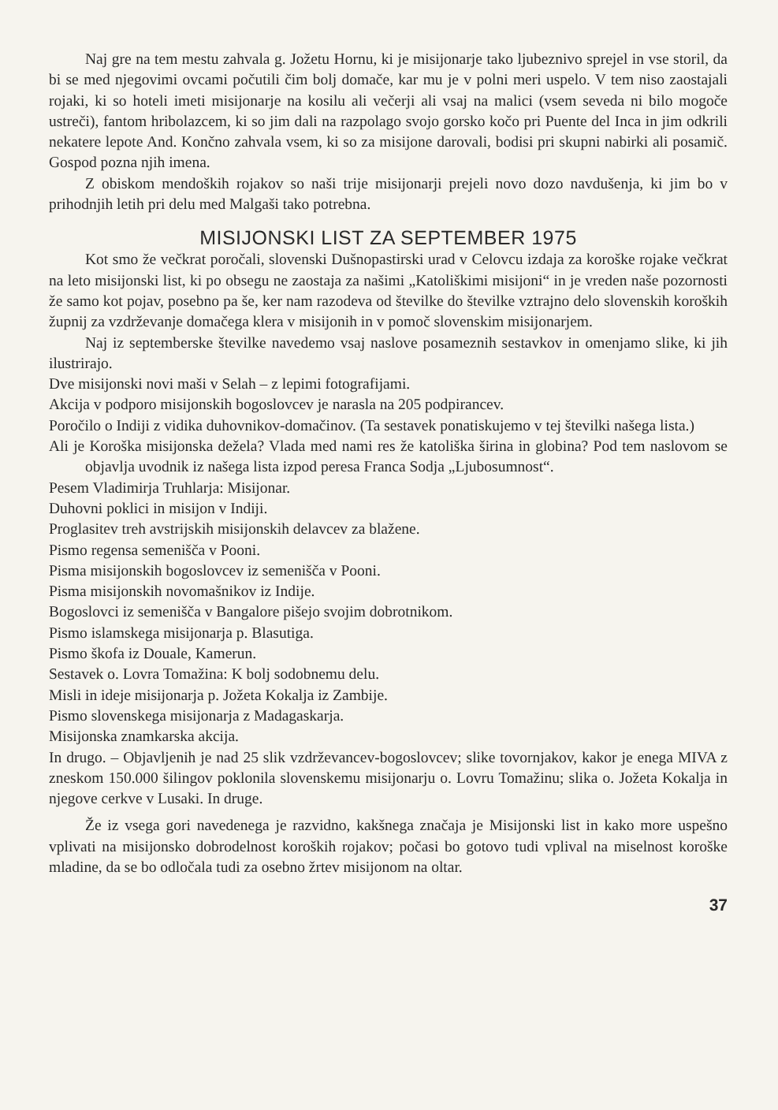Naj gre na tem mestu zahvala g. Jožetu Hornu, ki je misijonarje tako ljubeznivo sprejel in vse storil, da bi se med njegovimi ovcami počutili čim bolj domače, kar mu je v polni meri uspelo. V tem niso zaostajali rojaki, ki so hoteli imeti misijonarje na kosilu ali večerji ali vsaj na malici (vsem seveda ni bilo mogoče ustreči), fantom hribolazcem, ki so jim dali na razpolago svojo gorsko kočo pri Puente del Inca in jim odkrili nekatere lepote And. Končno zahvala vsem, ki so za misijone darovali, bodisi pri skupni nabirki ali posamič. Gospod pozna njih imena.
Z obiskom mendoških rojakov so naši trije misijonarji prejeli novo dozo navdušenja, ki jim bo v prihodnjih letih pri delu med Malgaši tako potrebna.
MISIJONSKI LIST ZA SEPTEMBER 1975
Kot smo že večkrat poročali, slovenski Dušnopastirski urad v Celovcu izdaja za koroške rojake večkrat na leto misijonski list, ki po obsegu ne zaostaja za našimi „Katoliškimi misijoni“ in je vreden naše pozornosti že samo kot pojav, posebno pa še, ker nam razodeva od številke do številke vztrajno delo slovenskih koroških župnij za vzdrževanje domačega klera v misijonih in v pomoč slovenskim misijonarjem.
Naj iz septemberske številke navedemo vsaj naslove posameznih sestavkov in omenjamo slike, ki jih ilustrirajo.
Dve misijonski novi maši v Selah – z lepimi fotografijami.
Akcija v podporo misijonskih bogoslovcev je narasla na 205 podpirancev.
Poročilo o Indiji z vidika duhovnikov-domačinov. (Ta sestavek ponatiskujemo v tej številki našega lista.)
Ali je Koroška misijonska dežela? Vlada med nami res že katoliška širina in globina? Pod tem naslovom se objavlja uvodnik iz našega lista izpod peresa Franca Sodja „Ljubosumnost“.
Pesem Vladimirja Truhlarja: Misijonar.
Duhovni poklici in misijon v Indiji.
Proglasitev treh avstrijskih misijonskih delavcev za blažene.
Pismo regensa semenišča v Pooni.
Pisma misijonskih bogoslovcev iz semenišča v Pooni.
Pisma misijonskih novomašnikov iz Indije.
Bogoslovci iz semenišča v Bangalore pišejo svojim dobrotnikom.
Pismo islamskega misijonarja p. Blasutiga.
Pismo škofa iz Douale, Kamerun.
Sestavek o. Lovra Tomažina: K bolj sodobnemu delu.
Misli in ideje misijonarja p. Jožeta Kokalja iz Zambije.
Pismo slovenskega misijonarja z Madagaskarja.
Misijonska znamkarska akcija.
In drugo. – Objavljenih je nad 25 slik vzdrževancev-bogoslovcev; slike tovornjakov, kakor je enega MIVA z zneskom 150.000 šilingov poklonila slovenskemu misijonarju o. Lovru Tomažinu; slika o. Jožeta Kokalja in njegove cerkve v Lusaki. In druge.
Že iz vsega gori navedenega je razvidno, kakšnega značaja je Misijonski list in kako more uspešno vplivati na misijonsko dobrodelnost koroških rojakov; počasi bo gotovo tudi vplival na miselnost koroške mladine, da se bo odločala tudi za osebno žrtev misijonom na oltar.
37